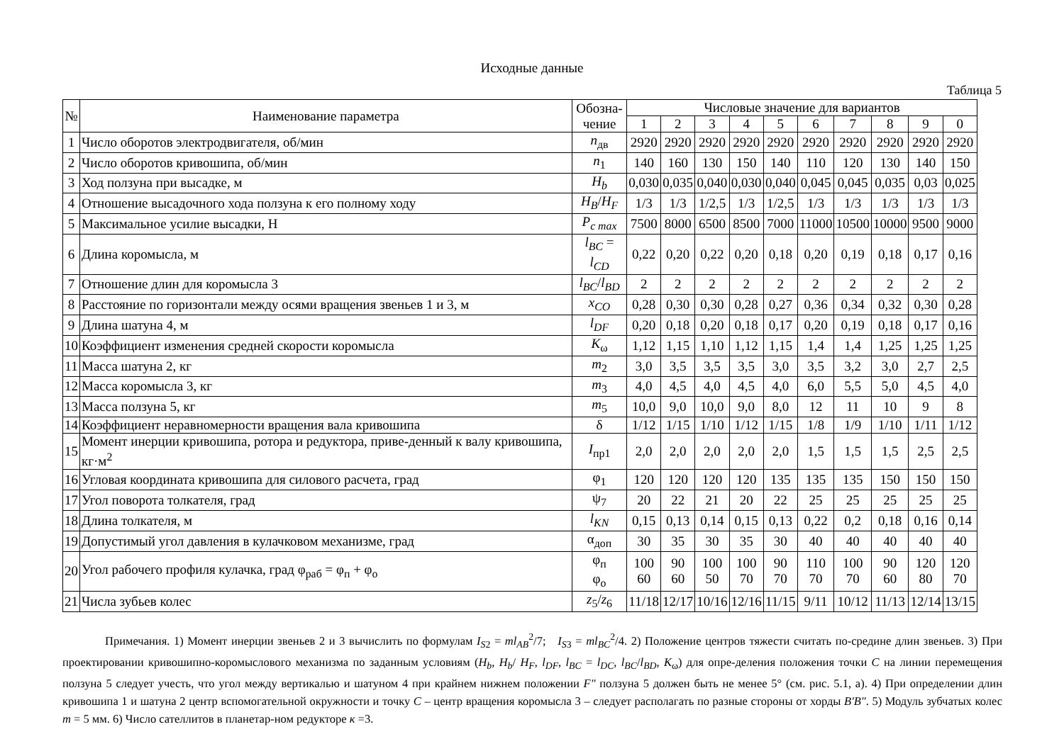Исходные данные
Таблица 5
| № | Наименование параметра | Обозна- чение | Числовые значение для вариантов | | | | | | | | | |
| --- | --- | --- | --- | --- | --- | --- | --- | --- | --- | --- | --- | --- |
| | | | 1 | 2 | 3 | 4 | 5 | 6 | 7 | 8 | 9 | 0 |
| 1 | Число оборотов электродвигателя, об/мин | n<sub>дв</sub> | 2920 | 2920 | 2920 | 2920 | 2920 | 2920 | 2920 | 2920 | 2920 | 2920 |
| 2 | Число оборотов кривошипа, об/мин | n<sub>1</sub> | 140 | 160 | 130 | 150 | 140 | 110 | 120 | 130 | 140 | 150 |
| 3 | Ход ползуна при высадке, м | H<sub>b</sub> | 0,030 | 0,035 | 0,040 | 0,030 | 0,040 | 0,045 | 0,045 | 0,035 | 0,03 | 0,025 |
| 4 | Отношение высадочного хода ползуна к его полному ходу | H<sub>B</sub> / H<sub>F</sub> | 1/3 | 1/3 | 1/2,5 | 1/3 | 1/2,5 | 1/3 | 1/3 | 1/3 | 1/3 | 1/3 |
| 5 | Максимальное усилие высадки, Н | P<sub>c max</sub> | 7500 | 8000 | 6500 | 8500 | 7000 | 11000 | 10500 | 10000 | 9500 | 9000 |
| 6 | Длина коромысла, м | l<sub>BC</sub> = l<sub>CD</sub> | 0,22 | 0,20 | 0,22 | 0,20 | 0,18 | 0,20 | 0,19 | 0,18 | 0,17 | 0,16 |
| 7 | Отношение длин для коромысла 3 | l<sub>BC</sub> / l<sub>BD</sub> | 2 | 2 | 2 | 2 | 2 | 2 | 2 | 2 | 2 | 2 |
| 8 | Расстояние по горизонтали между осями вращения звеньев 1 и 3, м | x<sub>CO</sub> | 0,28 | 0,30 | 0,30 | 0,28 | 0,27 | 0,36 | 0,34 | 0,32 | 0,30 | 0,28 |
| 9 | Длина шатуна 4, м | l<sub>DF</sub> | 0,20 | 0,18 | 0,20 | 0,18 | 0,17 | 0,20 | 0,19 | 0,18 | 0,17 | 0,16 |
| 10 | Коэффициент изменения средней скорости коромысла | K<sub>ω</sub> | 1,12 | 1,15 | 1,10 | 1,12 | 1,15 | 1,4 | 1,4 | 1,25 | 1,25 | 1,25 |
| 11 | Масса шатуна 2, кг | m<sub>2</sub> | 3,0 | 3,5 | 3,5 | 3,5 | 3,0 | 3,5 | 3,2 | 3,0 | 2,7 | 2,5 |
| 12 | Масса коромысла 3, кг | m<sub>3</sub> | 4,0 | 4,5 | 4,0 | 4,5 | 4,0 | 6,0 | 5,5 | 5,0 | 4,5 | 4,0 |
| 13 | Масса ползуна 5, кг | m<sub>5</sub> | 10,0 | 9,0 | 10,0 | 9,0 | 8,0 | 12 | 11 | 10 | 9 | 8 |
| 14 | Коэффициент неравномерности вращения вала кривошипа | δ | 1/12 | 1/15 | 1/10 | 1/12 | 1/15 | 1/8 | 1/9 | 1/10 | 1/11 | 1/12 |
| 15 | Момент инерции кривошипа, ротора и редуктора, приве-денный к валу кривошипа, кг·м<sup>2</sup> | I<sub>пр1</sub> | 2,0 | 2,0 | 2,0 | 2,0 | 2,0 | 1,5 | 1,5 | 1,5 | 2,5 | 2,5 |
| 16 | Угловая координата кривошипа для силового расчета, град | φ<sub>1</sub> | 120 | 120 | 120 | 120 | 135 | 135 | 135 | 150 | 150 | 150 |
| 17 | Угол поворота толкателя, град | ψ<sub>7</sub> | 20 | 22 | 21 | 20 | 22 | 25 | 25 | 25 | 25 | 25 |
| 18 | Длина толкателя, м | l<sub>KN</sub> | 0,15 | 0,13 | 0,14 | 0,15 | 0,13 | 0,22 | 0,2 | 0,18 | 0,16 | 0,14 |
| 19 | Допустимый угол давления в кулачковом механизме, град | α<sub>доп</sub> | 30 | 35 | 30 | 35 | 30 | 40 | 40 | 40 | 40 | 40 |
| 20 | Угол рабочего профиля кулачка, град φ<sub>раб</sub> = φ<sub>п</sub> + φ<sub>о</sub> | φ<sub>п</sub> φ<sub>о</sub> | 100 60 | 90 60 | 100 50 | 100 70 | 90 70 | 110 70 | 100 70 | 90 60 | 120 80 | 120 70 |
| 21 | Числа зубьев колес | z<sub>5</sub>/ z<sub>6</sub> | 11/18 | 12/17 | 10/16 | 12/16 | 11/15 | 9/11 | 10/12 | 11/13 | 12/14 | 13/15 |
Примечания. 1) Момент инерции звеньев 2 и 3 вычислить по формулам I<sub>S2</sub> = ml<sub>AB</sub><sup>2</sup>/7; I<sub>S3</sub> = ml<sub>BC</sub><sup>2</sup>/4. 2) Положение центров тяжести считать по-средине длин звеньев. 3) При проектировании кривошипно-коромыслового механизма по заданным условиям (H<sub>b</sub>, H<sub>b</sub>/ H<sub>F</sub>, l<sub>DF</sub>, l<sub>BC</sub> = l<sub>DC</sub>, l<sub>BC</sub>/l<sub>BD</sub>, K<sub>ω</sub>) для опре-деления положения точки C на линии перемещения ползуна 5 следует учесть, что угол между вертикалью и шатуном 4 при крайнем нижнем положении F″ ползуна 5 должен быть не менее 5° (см. рис. 5.1, а). 4) При определении длин кривошипа 1 и шатуна 2 центр вспомогательной окружности и точку C – центр вращения коромысла 3 – следует располагать по разные стороны от хорды B′B″. 5) Модуль зубчатых колес m = 5 мм. 6) Число сателлитов в планетар-ном редукторе к =3.